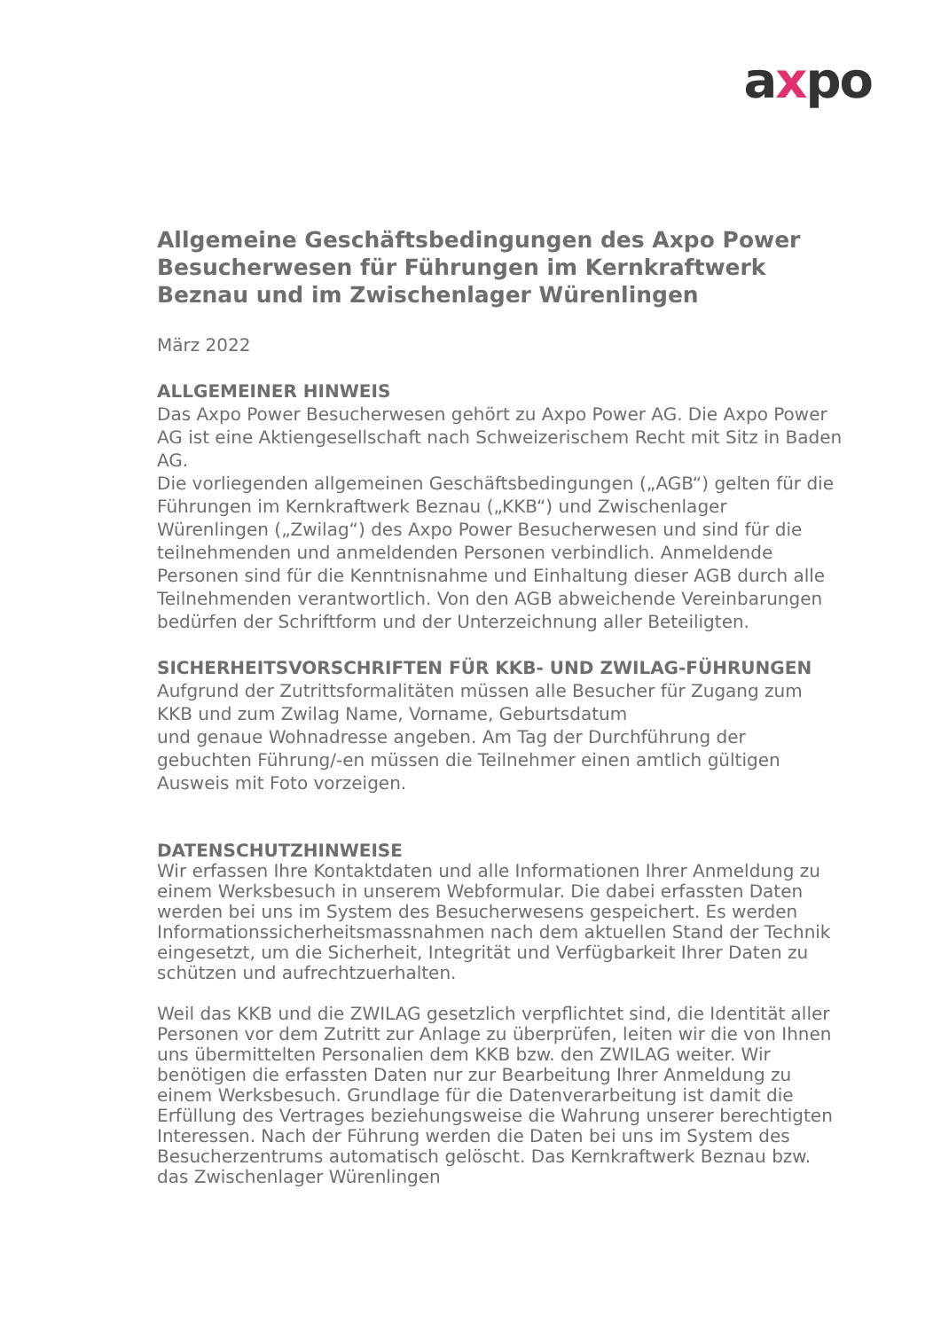axpo
Allgemeine Geschäftsbedingungen des Axpo Power Besucherwesen für Führungen im Kernkraftwerk Beznau und im Zwischenlager Würenlingen
März 2022
ALLGEMEINER HINWEIS
Das Axpo Power Besucherwesen gehört zu Axpo Power AG. Die Axpo Power AG ist eine Aktiengesellschaft nach Schweizerischem Recht mit Sitz in Baden AG.
Die vorliegenden allgemeinen Geschäftsbedingungen („AGB“) gelten für die Führungen im Kernkraftwerk Beznau („KKB“) und Zwischenlager Würenlingen („Zwilag“) des Axpo Power Besucherwesen und sind für die teilnehmenden und anmeldenden Personen verbindlich. Anmeldende Personen sind für die Kenntnisnahme und Einhaltung dieser AGB durch alle Teilnehmenden verantwortlich. Von den AGB abweichende Vereinbarungen bedürfen der Schriftform und der Unterzeichnung aller Beteiligten.
SICHERHEITSVORSCHRIFTEN FÜR KKB- UND ZWILAG-FÜHRUNGEN
Aufgrund der Zutrittsformalitäten müssen alle Besucher für Zugang zum KKB und zum Zwilag Name, Vorname, Geburtsdatum
und genaue Wohnadresse angeben. Am Tag der Durchführung der gebuchten Führung/-en müssen die Teilnehmer einen amtlich gültigen Ausweis mit Foto vorzeigen.
DATENSCHUTZHINWEISE
Wir erfassen Ihre Kontaktdaten und alle Informationen Ihrer Anmeldung zu einem Werksbesuch in unserem Webformular. Die dabei erfassten Daten werden bei uns im System des Besucherwesens gespeichert. Es werden Informationssicherheitsmassnahmen nach dem aktuellen Stand der Technik eingesetzt, um die Sicherheit, Integrität und Verfügbarkeit Ihrer Daten zu schützen und aufrechtzuerhalten.
Weil das KKB und die ZWILAG gesetzlich verpflichtet sind, die Identität aller Personen vor dem Zutritt zur Anlage zu überprüfen, leiten wir die von Ihnen uns übermittelten Personalien dem KKB bzw. den ZWILAG weiter. Wir benötigen die erfassten Daten nur zur Bearbeitung Ihrer Anmeldung zu einem Werksbesuch. Grundlage für die Datenverarbeitung ist damit die Erfüllung des Vertrages beziehungsweise die Wahrung unserer berechtigten Interessen. Nach der Führung werden die Daten bei uns im System des Besucherzentrums automatisch gelöscht. Das Kernkraftwerk Beznau bzw. das Zwischenlager Würenlingen